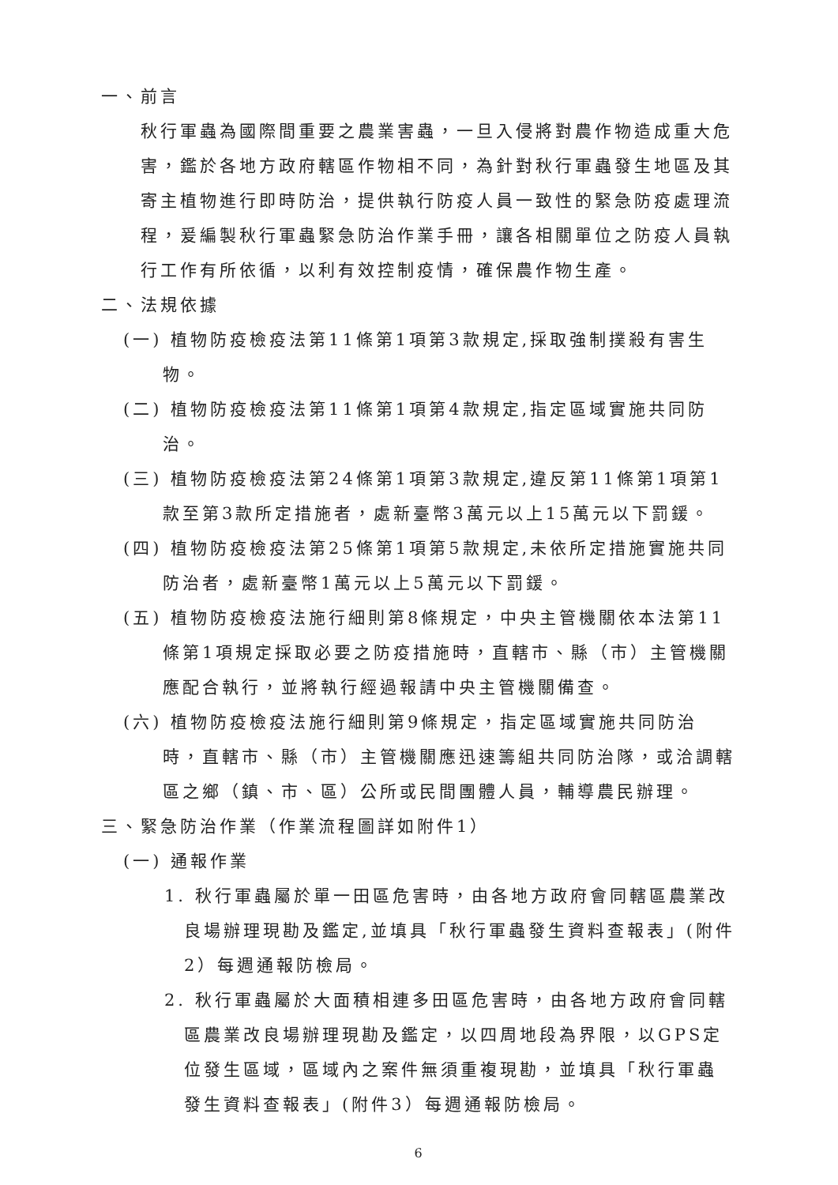一、前言
秋行軍蟲為國際間重要之農業害蟲，一旦入侵將對農作物造成重大危害，鑑於各地方政府轄區作物相不同，為針對秋行軍蟲發生地區及其寄主植物進行即時防治，提供執行防疫人員一致性的緊急防疫處理流程，爰編製秋行軍蟲緊急防治作業手冊，讓各相關單位之防疫人員執行工作有所依循，以利有效控制疫情，確保農作物生產。
二、法規依據
(一) 植物防疫檢疫法第11條第1項第3款規定,採取強制撲殺有害生物。
(二) 植物防疫檢疫法第11條第1項第4款規定,指定區域實施共同防治。
(三) 植物防疫檢疫法第24條第1項第3款規定,違反第11條第1項第1款至第3款所定措施者，處新臺幣3萬元以上15萬元以下罰鍰。
(四) 植物防疫檢疫法第25條第1項第5款規定,未依所定措施實施共同防治者，處新臺幣1萬元以上5萬元以下罰鍰。
(五) 植物防疫檢疫法施行細則第8條規定，中央主管機關依本法第11條第1項規定採取必要之防疫措施時，直轄市、縣（市）主管機關應配合執行，並將執行經過報請中央主管機關備查。
(六) 植物防疫檢疫法施行細則第9條規定，指定區域實施共同防治時，直轄市、縣（市）主管機關應迅速籌組共同防治隊，或洽調轄區之鄉（鎮、市、區）公所或民間團體人員，輔導農民辦理。
三、緊急防治作業（作業流程圖詳如附件1）
(一) 通報作業
1. 秋行軍蟲屬於單一田區危害時，由各地方政府會同轄區農業改良場辦理現勘及鑑定,並填具「秋行軍蟲發生資料查報表」(附件2）每週通報防檢局。
2. 秋行軍蟲屬於大面積相連多田區危害時，由各地方政府會同轄區農業改良場辦理現勘及鑑定，以四周地段為界限，以GPS定位發生區域，區域內之案件無須重複現勘，並填具「秋行軍蟲發生資料查報表」(附件3）每週通報防檢局。
6